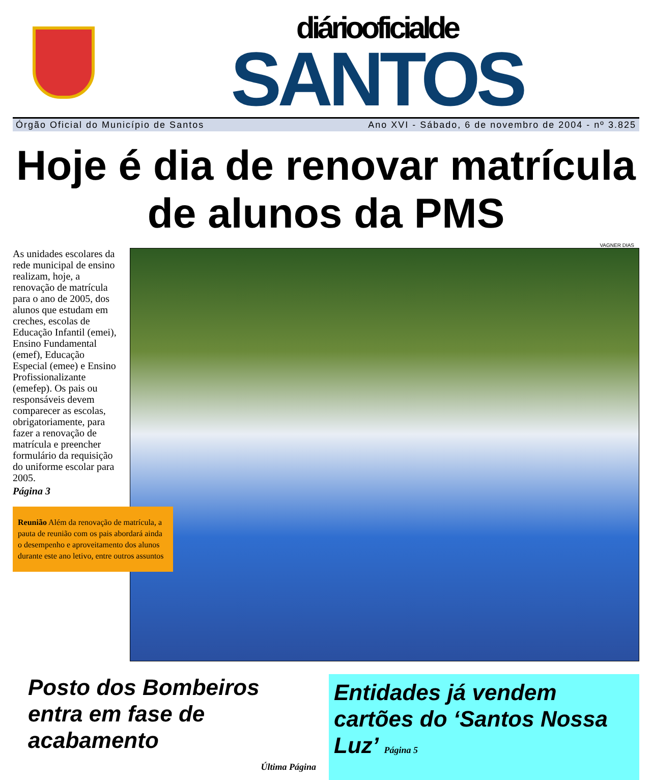diáriooficialde
SANTOS
Órgão Oficial do Município de Santos Ano XVI - Sábado, 6 de novembro de 2004 - nº 3.825
Hoje é dia de renovar matrícula de alunos da PMS
VAGNER DIAS
As unidades escolares da rede municipal de ensino realizam, hoje, a renovação de matrícula para o ano de 2005, dos alunos que estudam em creches, escolas de Educação Infantil (emei), Ensino Fundamental (emef), Educação Especial (emee) e Ensino Profissionalizante (emefep). Os pais ou responsáveis devem comparecer as escolas, obrigatoriamente, para fazer a renovação de matrícula e preencher formulário da requisição do uniforme escolar para 2005.
Página 3
Reunião Além da renovação de matrícula, a pauta de reunião com os pais abordará ainda o desempenho e aproveitamento dos alunos durante este ano letivo, entre outros assuntos
Posto dos Bombeiros entra em fase de acabamento
Última Página
Entidades já vendem cartões do ‘Santos Nossa Luz’ Página 5